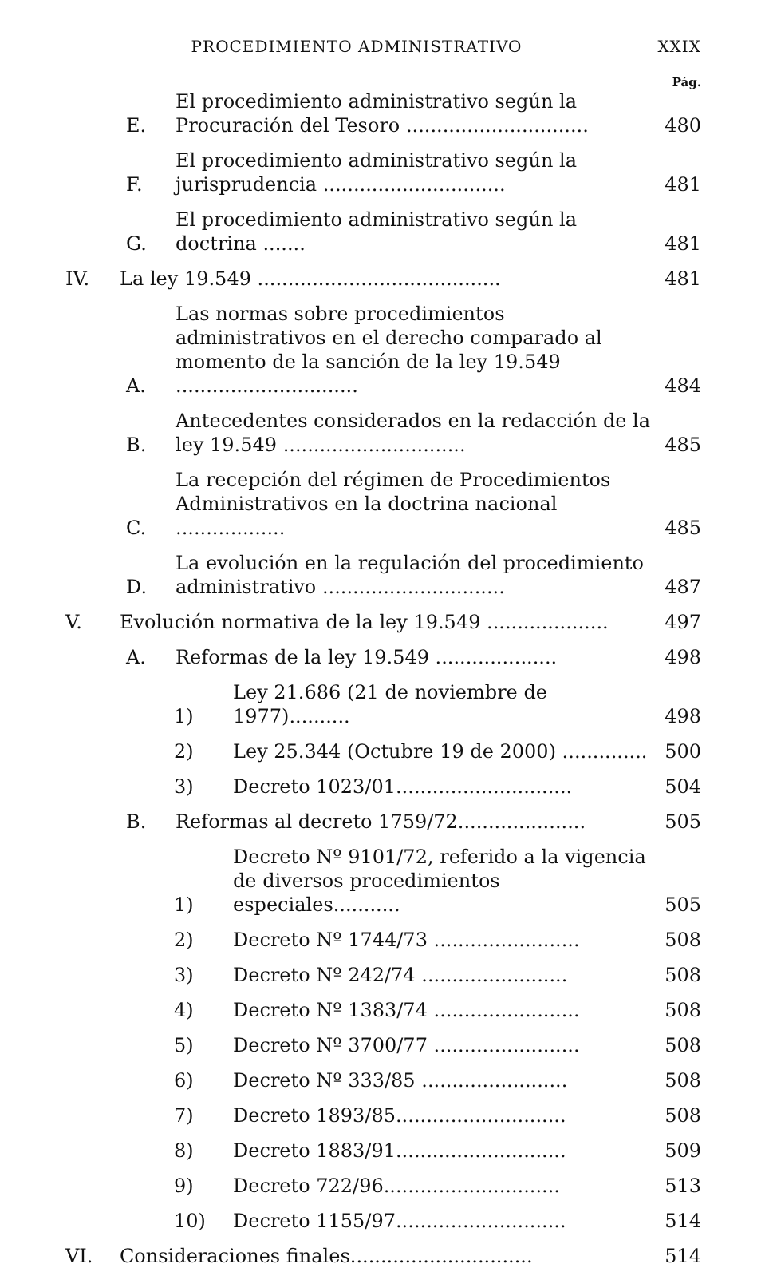PROCEDIMIENTO ADMINISTRATIVO XXIX
Pág.
E. El procedimiento administrativo según la Procuración del Tesoro .............................. 480
F. El procedimiento administrativo según la jurisprudencia .............................. 481
G. El procedimiento administrativo según la doctrina ....... 481
IV. La ley 19.549 ........................................ 481
A. Las normas sobre procedimientos administrativos en el derecho comparado al momento de la sanción de la ley 19.549 .............................. 484
B. Antecedentes considerados en la redacción de la ley 19.549 .............................. 485
C. La recepción del régimen de Procedimientos Administrativos en la doctrina nacional .................. 485
D. La evolución en la regulación del procedimiento administrativo .............................. 487
V. Evolución normativa de la ley 19.549 .................... 497
A. Reformas de la ley 19.549 .................... 498
1) Ley 21.686 (21 de noviembre de 1977).......... 498
2) Ley 25.344 (Octubre 19 de 2000) .............. 500
3) Decreto 1023/01............................. 504
B. Reformas al decreto 1759/72..................... 505
1) Decreto Nº 9101/72, referido a la vigencia de diversos procedimientos especiales........... 505
2) Decreto Nº 1744/73 ........................ 508
3) Decreto Nº 242/74 ........................ 508
4) Decreto Nº 1383/74 ........................ 508
5) Decreto Nº 3700/77 ........................ 508
6) Decreto Nº 333/85 ........................ 508
7) Decreto 1893/85............................ 508
8) Decreto 1883/91............................ 509
9) Decreto 722/96............................. 513
10) Decreto 1155/97............................ 514
VI. Consideraciones finales.............................. 514